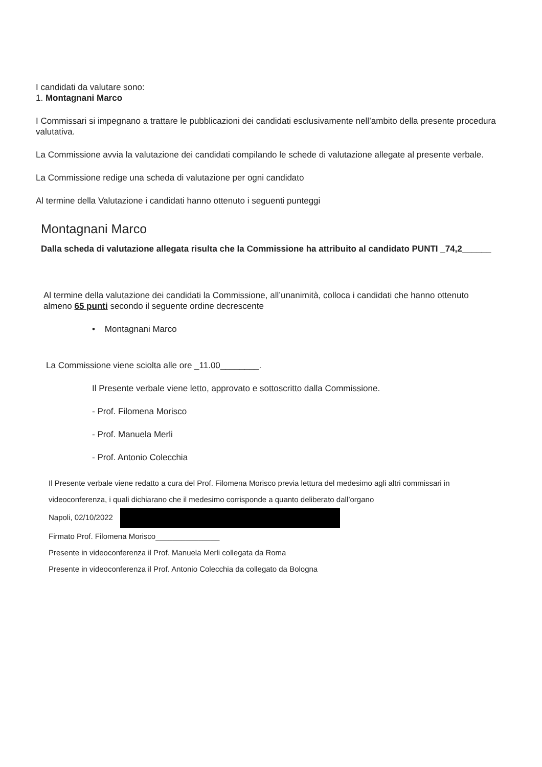I candidati da valutare sono:
1. Montagnani Marco
I Commissari si impegnano a trattare le pubblicazioni dei candidati esclusivamente nell’ambito della presente procedura valutativa.
La Commissione avvia la valutazione dei candidati compilando le schede di valutazione allegate al presente verbale.
La Commissione redige una scheda di valutazione per ogni candidato
Al termine della Valutazione i candidati hanno ottenuto i seguenti punteggi
Montagnani Marco
Dalla scheda di valutazione allegata risulta che la Commissione ha attribuito al candidato PUNTI _74,2______
Al termine della valutazione dei candidati la Commissione, all’unanimità, colloca i candidati che hanno ottenuto almeno 65 punti secondo il seguente ordine decrescente
• Montagnani Marco
La Commissione viene sciolta alle ore _11.00________.
Il Presente verbale viene letto, approvato e sottoscritto dalla Commissione.
- Prof. Filomena Morisco
- Prof. Manuela Merli
- Prof. Antonio Colecchia
Il Presente verbale viene redatto a cura del Prof. Filomena Morisco previa lettura del medesimo agli altri commissari in videoconferenza, i quali dichiarano che il medesimo corrisponde a quanto deliberato dall’organo
Napoli, 02/10/2022
Firmato Prof. Filomena Morisco_______________
Presente in videoconferenza il Prof. Manuela Merli collegata da Roma
Presente in videoconferenza il Prof. Antonio Colecchia da collegato da Bologna